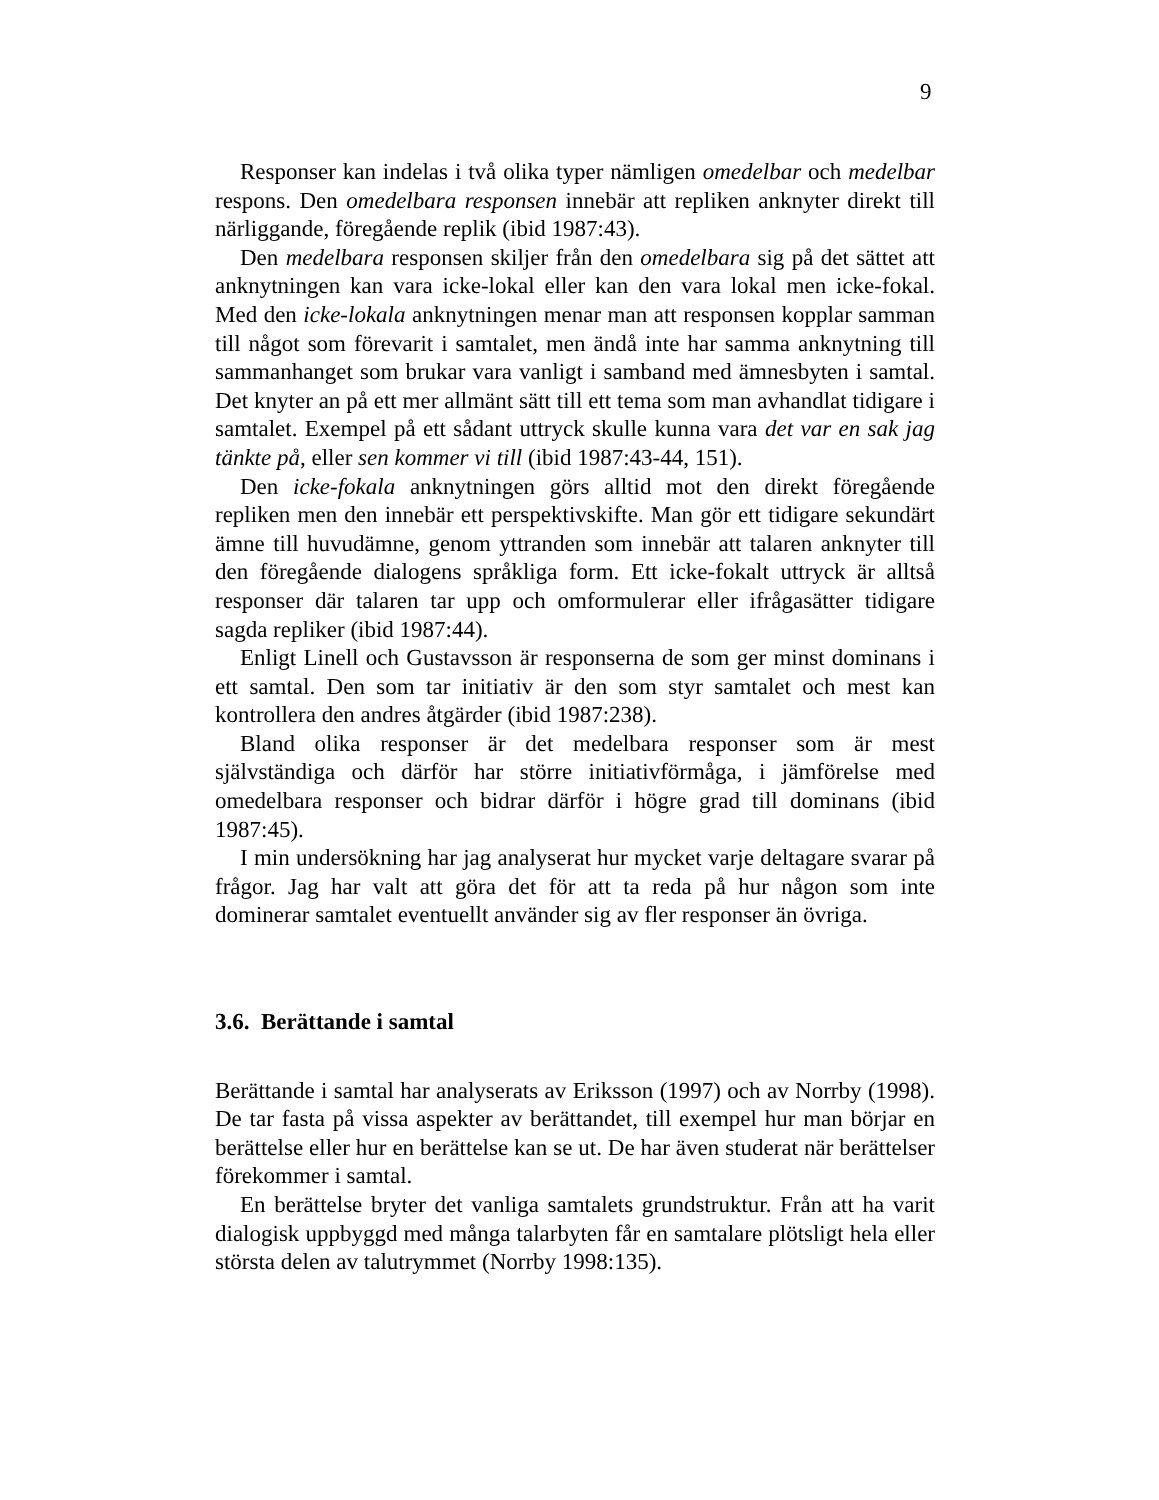9
Responser kan indelas i två olika typer nämligen omedelbar och medelbar respons. Den omedelbara responsen innebär att repliken anknyter direkt till närliggande, föregående replik (ibid 1987:43).
Den medelbara responsen skiljer från den omedelbara sig på det sättet att anknytningen kan vara icke-lokal eller kan den vara lokal men icke-fokal. Med den icke-lokala anknytningen menar man att responsen kopplar samman till något som förevarit i samtalet, men ändå inte har samma anknytning till sammanhanget som brukar vara vanligt i samband med ämnesbyten i samtal. Det knyter an på ett mer allmänt sätt till ett tema som man avhandlat tidigare i samtalet. Exempel på ett sådant uttryck skulle kunna vara det var en sak jag tänkte på, eller sen kommer vi till (ibid 1987:43-44, 151).
Den icke-fokala anknytningen görs alltid mot den direkt föregående repliken men den innebär ett perspektivskifte. Man gör ett tidigare sekundärt ämne till huvudämne, genom yttranden som innebär att talaren anknyter till den föregående dialogens språkliga form. Ett icke-fokalt uttryck är alltså responser där talaren tar upp och omformulerar eller ifrågasätter tidigare sagda repliker (ibid 1987:44).
Enligt Linell och Gustavsson är responserna de som ger minst dominans i ett samtal. Den som tar initiativ är den som styr samtalet och mest kan kontrollera den andres åtgärder (ibid 1987:238).
Bland olika responser är det medelbara responser som är mest självständiga och därför har större initiativförmåga, i jämförelse med omedelbara responser och bidrar därför i högre grad till dominans (ibid 1987:45).
I min undersökning har jag analyserat hur mycket varje deltagare svarar på frågor. Jag har valt att göra det för att ta reda på hur någon som inte dominerar samtalet eventuellt använder sig av fler responser än övriga.
3.6. Berättande i samtal
Berättande i samtal har analyserats av Eriksson (1997) och av Norrby (1998). De tar fasta på vissa aspekter av berättandet, till exempel hur man börjar en berättelse eller hur en berättelse kan se ut. De har även studerat när berättelser förekommer i samtal.
En berättelse bryter det vanliga samtalets grundstruktur. Från att ha varit dialogisk uppbyggd med många talarbyten får en samtalare plötsligt hela eller största delen av talutrymmet (Norrby 1998:135).